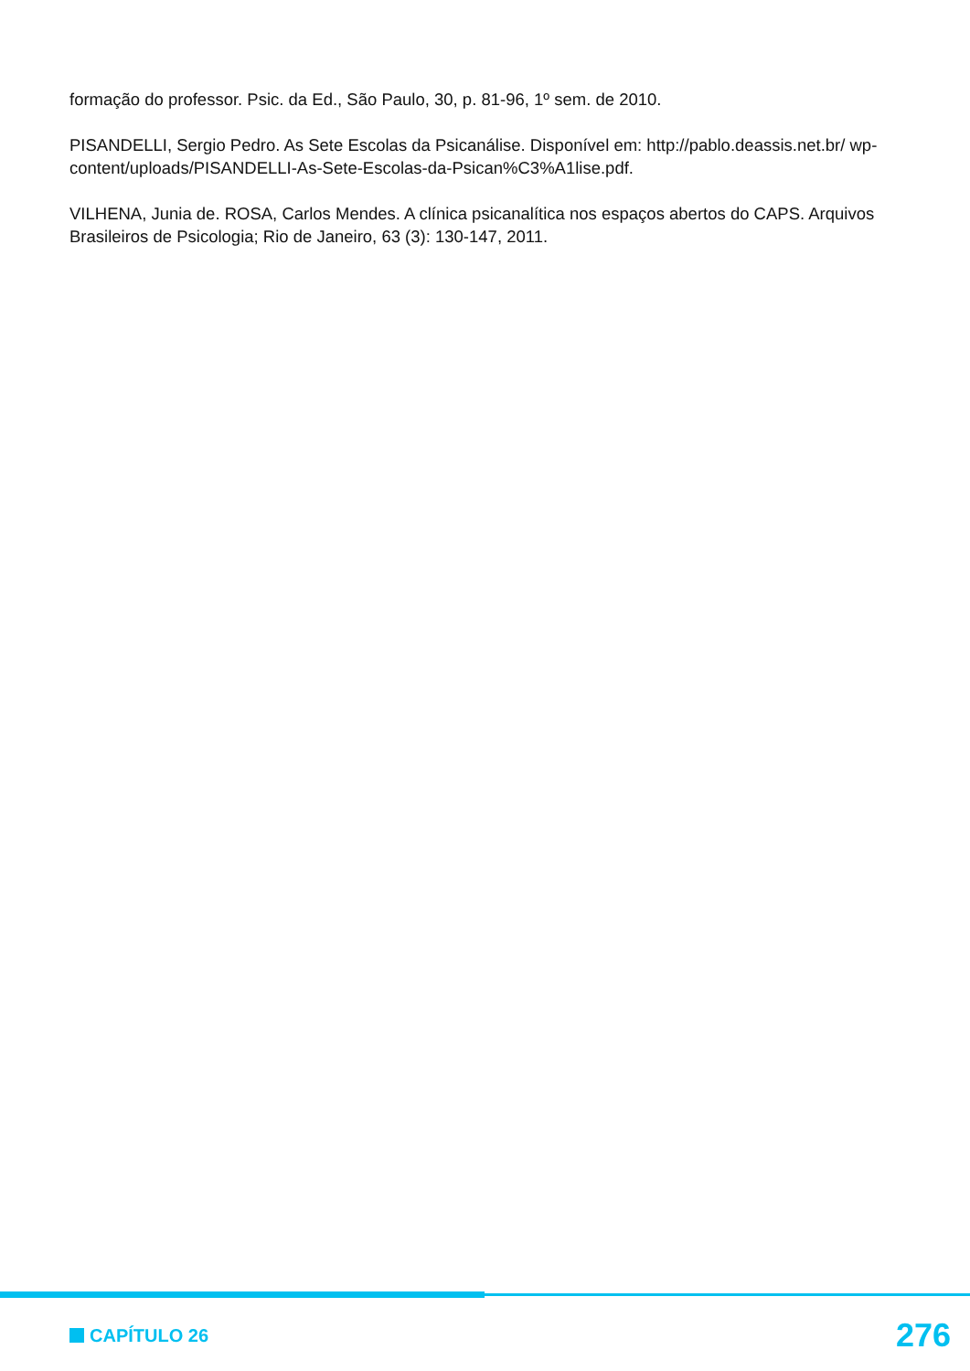formação do professor. Psic. da Ed., São Paulo, 30, p. 81-96, 1º sem. de 2010.
PISANDELLI, Sergio Pedro. As Sete Escolas da Psicanálise. Disponível em: http://pablo.deassis.net.br/ wp-content/uploads/PISANDELLI-As-Sete-Escolas-da-Psican%C3%A1lise.pdf.
VILHENA, Junia de. ROSA, Carlos Mendes. A clínica psicanalítica nos espaços abertos do CAPS. Arquivos Brasileiros de Psicologia; Rio de Janeiro, 63 (3): 130-147, 2011.
CAPÍTULO 26 276